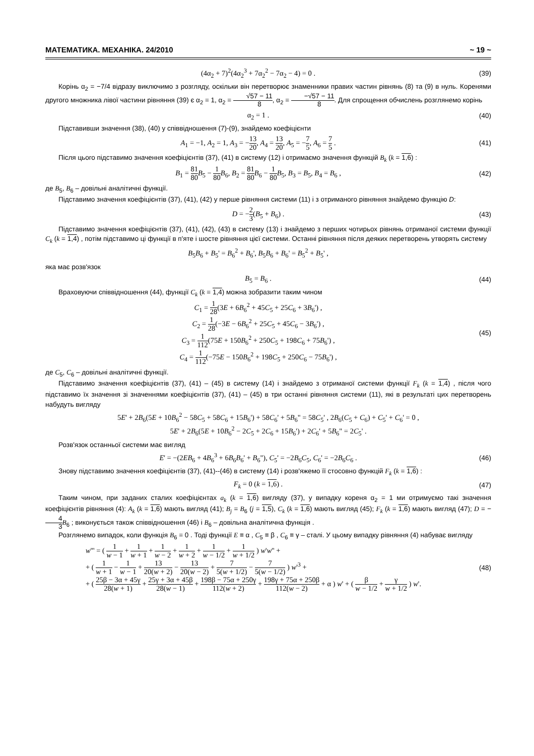МАТЕМАТИКА. МЕХАНІКА. 24/2010 ~ 19 ~
(4α<sub>2</sub> + 7)<sup>2</sup>(4α<sub>2</sub><sup>3</sup> + 7α<sub>2</sub><sup>2</sup> − 7α<sub>2</sub> − 4) = 0 .
(39)
Корінь α<sub>2</sub> = −7/4 відразу виключимо з розгляду, оскільки він перетворює знаменники правих частин рівнянь (8) та (9) в нуль. Коренями другого множника лівої частини рівняння (39) є α<sub>2</sub> = 1, α<sub>2</sub> = √57 − 11 8, α<sub>2</sub> = −√57 − 11 8. Для спрощення обчислень розглянемо корінь
α<sub>2</sub> = 1 . (40)
Підставивши значення (38), (40) у співвідношення (7)-(9), знайдемо коефіцієнти
A<sub>1</sub> = −1, A<sub>2</sub> = 1, A<sub>3</sub> = −13 20, A<sub>4</sub> = 13 20, A<sub>5</sub> = −7 5, A<sub>6</sub> = 7 5 .
(41)
Після цього підставимо значення коефіцієнтів (37), (41) в систему (12) і отримаємо значення функцій B<sub>k</sub> (k = 1,6) :
B<sub>1</sub> = 81 80 B<sub>5</sub> − 1 80 B<sub>6</sub>, B<sub>2</sub> = 81 80 B<sub>6</sub> − 1 80 B<sub>5</sub>, B<sub>3</sub> = B<sub>5</sub>, B<sub>4</sub> = B<sub>6</sub> ,
(42)
де B<sub>5</sub>, B<sub>6</sub> – довільні аналітичні функції.
Підставимо значення коефіцієнтів (37), (41), (42) у перше рівняння системи (11) і з отриманого рівняння знайдемо функцію D:
D = −2 3(B<sub>5</sub> + B<sub>6</sub>) . (43)
Підставимо значення коефіцієнтів (37), (41), (42), (43) в систему (13) і знайдемо з перших чотирьох рівнянь отриманої системи функції C<sub>k</sub> (k = 1,4) , потім підставимо ці функції в п'яте і шосте рівняння цієї системи. Останні рівняння після деяких перетворень утворять систему
B<sub>5</sub>B<sub>6</sub> + B<sub>5</sub>' = B<sub>6</sub><sup>2</sup> + B<sub>6</sub>', B<sub>5</sub>B<sub>6</sub> + B<sub>6</sub>' = B<sub>5</sub><sup>2</sup> + B<sub>5</sub>' ,
яка має розв'язок
B<sub>5</sub> = B<sub>6</sub> . (44)
Враховуючи співвідношення (44), функції C<sub>k</sub> (k = 1,4) можна зобразити таким чином
C<sub>1</sub> = 1 28(3E + 6B<sub>6</sub><sup>2</sup> + 45C<sub>5</sub> + 25C<sub>6</sub> + 3B<sub>6</sub>') ,
C<sub>2</sub> = 1 28(−3E − 6B<sub>6</sub><sup>2</sup> + 25C<sub>5</sub> + 45C<sub>6</sub> − 3B<sub>6</sub>') ,
C<sub>3</sub> = 1 112(75E + 150B<sub>6</sub><sup>2</sup> + 250C<sub>5</sub> + 198C<sub>6</sub> + 75B<sub>6</sub>') ,
C<sub>4</sub> = 1 112(−75E − 150B<sub>6</sub><sup>2</sup> + 198C<sub>5</sub> + 250C<sub>6</sub> − 75B<sub>6</sub>') ,
(45)
де C<sub>5</sub>, C<sub>6</sub> – довільні аналітичні функції.
Підставимо значення коефіцієнтів (37), (41) – (45) в систему (14) і знайдемо з отриманої системи функції F<sub>k</sub> (k = 1,4) , після чого підставимо їх значення зі значеннями коефіцієнтів (37), (41) – (45) в три останні рівняння системи (11), які в результаті цих перетворень набудуть вигляду
5E' + 2B<sub>6</sub>(5E + 10B<sub>6</sub><sup>2</sup> − 58C<sub>5</sub> + 58C<sub>6</sub> + 15B<sub>6</sub>') + 58C<sub>6</sub>' + 5B<sub>6</sub>" = 58C<sub>5</sub>' , 2B<sub>6</sub>(C<sub>5</sub> + C<sub>6</sub>) + C<sub>5</sub>' + C<sub>6</sub>' = 0 ,
5E' + 2B<sub>6</sub>(5E + 10B<sub>6</sub><sup>2</sup> − 2C<sub>5</sub> + 2C<sub>6</sub> + 15B<sub>6</sub>') + 2C<sub>6</sub>' + 5B<sub>6</sub>" = 2C<sub>5</sub>' .
Розв'язок останньої системи має вигляд
E' = −(2EB<sub>6</sub> + 4B<sub>6</sub><sup>3</sup> + 6B<sub>6</sub>B<sub>6</sub>' + B<sub>6</sub>"), C<sub>5</sub>' = −2B<sub>6</sub>C<sub>5</sub>, C<sub>6</sub>' = −2B<sub>6</sub>C<sub>6</sub> .
(46)
Знову підставимо значення коефіцієнтів (37), (41)--(46) в систему (14) і розв'яжемо її стосовно функцій F<sub>k</sub> (k = 1,6) :
F<sub>k</sub> = 0 (k = 1,6) . (47)
Таким чином, при заданих сталих коефіцієнтах a<sub>k</sub> (k = 1,6) вигляду (37), у випадку кореня α<sub>2</sub> = 1 ми отримуємо такі значення коефіцієнтів рівняння (4): A<sub>k</sub> (k = 1,6) мають вигляд (41); B<sub>j</sub> = B<sub>6</sub> (j = 1,5), C<sub>k</sub> (k = 1,6) мають вигляд (45); F<sub>k</sub> (k = 1,6) мають вигляд (47); D = −4 3 B<sub>6</sub> ; виконується також співвідношення (46) і B<sub>6</sub> – довільна аналітична функція .
Розглянемо випадок, коли функція B<sub>6</sub> = 0 . Тоді функції E ≡ α , C<sub>5</sub> ≡ β , C<sub>6</sub> ≡ γ – сталі. У цьому випадку рівняння (4) набуває вигляду
w''' = ( 1 w − 1 + 1 w + 1 + 1 w − 2 + 1 w + 2 + 1 w − 1/2 + 1 w + 1/2 ) w'w'' +
+ ( 1 w + 1 − 1 w − 1 + 13 20(w + 2) − 13 20(w − 2) + 7 5(w + 1/2) − 7 5(w − 1/2) ) w'<sup>3</sup> +
+ ( 25β − 3α + 45γ 28(w + 1) + 25γ + 3α + 45β 28(w − 1) + 198β − 75α + 250γ 112(w + 2) + 198γ + 75α + 250β 112(w − 2) + α ) w' + ( β w − 1/2 + γ w + 1/2 ) w'.
(48)